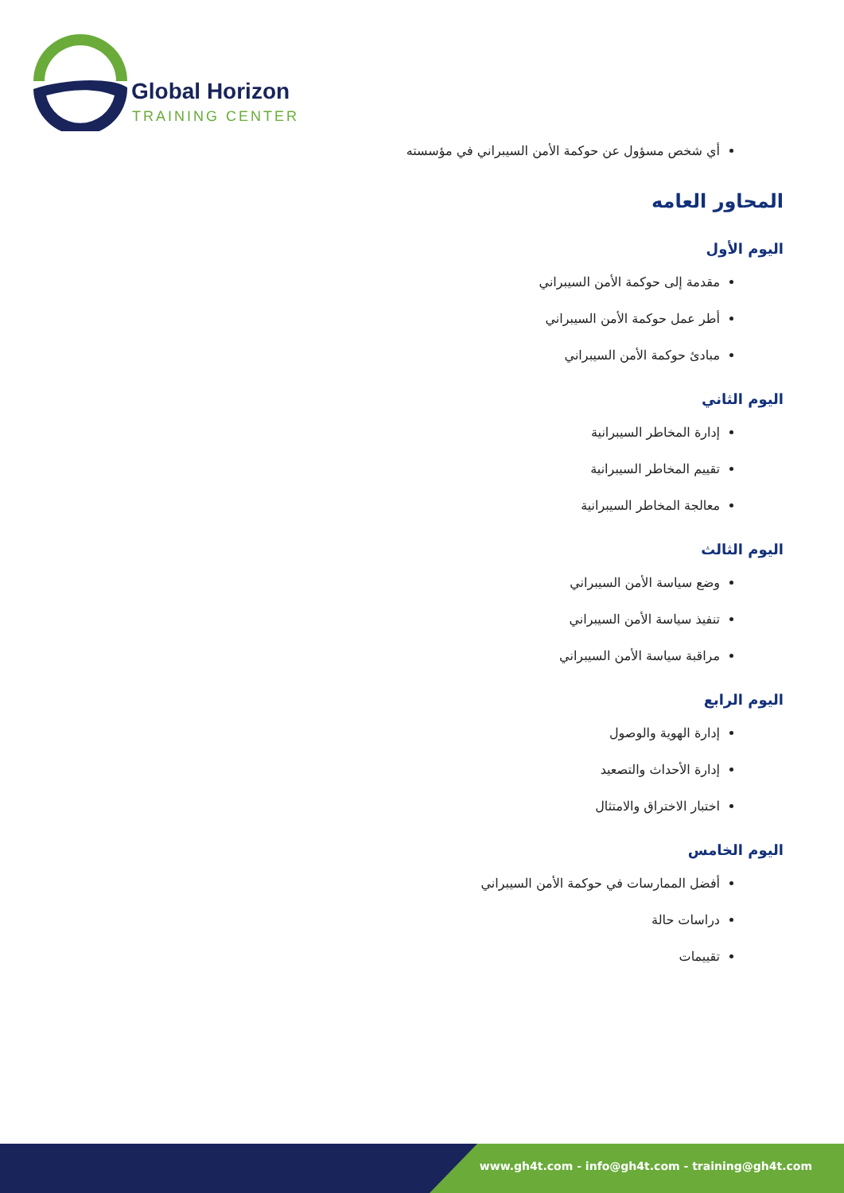Global Horizon
TRAINING CENTER
أي شخص مسؤول عن حوكمة الأمن السيبراني في مؤسسته
المحاور العامه
اليوم الأول
مقدمة إلى حوكمة الأمن السيبراني
أطر عمل حوكمة الأمن السيبراني
مبادئ حوكمة الأمن السيبراني
اليوم الثاني
إدارة المخاطر السيبرانية
تقييم المخاطر السيبرانية
معالجة المخاطر السيبرانية
اليوم الثالث
وضع سياسة الأمن السيبراني
تنفيذ سياسة الأمن السيبراني
مراقبة سياسة الأمن السيبراني
اليوم الرابع
إدارة الهوية والوصول
إدارة الأحداث والتصعيد
اختبار الاختراق والامتثال
اليوم الخامس
أفضل الممارسات في حوكمة الأمن السيبراني
دراسات حالة
تقييمات
www.gh4t.com - info@gh4t.com - training@gh4t.com